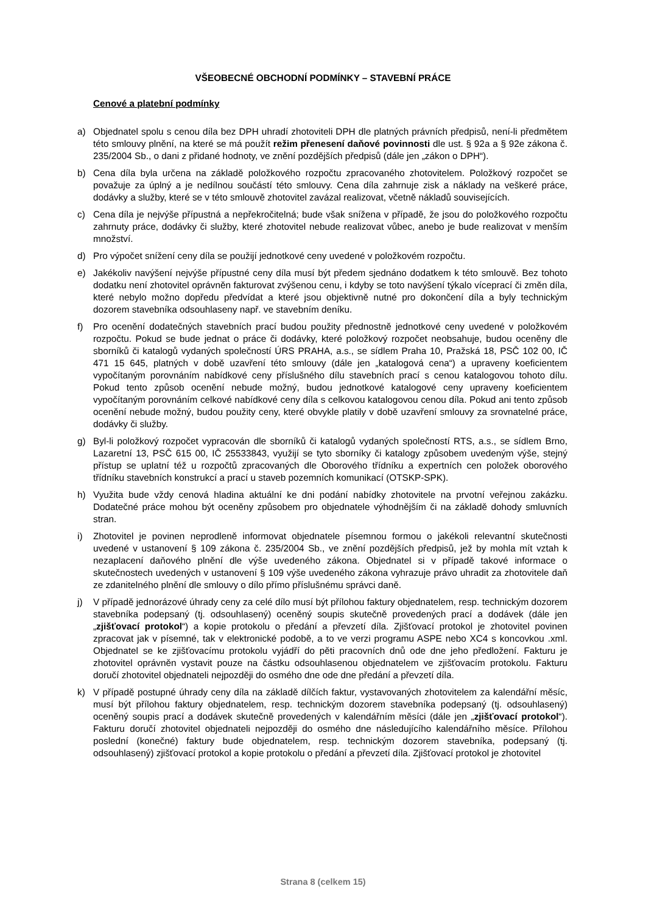VŠEOBECNÉ OBCHODNÍ PODMÍNKY – STAVEBNÍ PRÁCE
Cenové a platební podmínky
a) Objednatel spolu s cenou díla bez DPH uhradí zhotoviteli DPH dle platných právních předpisů, není-li předmětem této smlouvy plnění, na které se má použít režim přenesení daňové povinnosti dle ust. § 92a a § 92e zákona č. 235/2004 Sb., o dani z přidané hodnoty, ve znění pozdějších předpisů (dále jen „zákon o DPH“).
b) Cena díla byla určena na základě položkového rozpočtu zpracovaného zhotovitelem. Položkový rozpočet se považuje za úplný a je nedílnou součástí této smlouvy. Cena díla zahrnuje zisk a náklady na veškeré práce, dodávky a služby, které se v této smlouvě zhotovitel zavázal realizovat, včetně nákladů souvisejících.
c) Cena díla je nejvýše přípustná a nepřekročitelná; bude však snížena v případě, že jsou do položkového rozpočtu zahrnuty práce, dodávky či služby, které zhotovitel nebude realizovat vůbec, anebo je bude realizovat v menším množství.
d) Pro výpočet snížení ceny díla se použijí jednotkové ceny uvedené v položkovém rozpočtu.
e) Jakékoliv navýšení nejvýše přípustné ceny díla musí být předem sjednáno dodatkem k této smlouvě. Bez tohoto dodatku není zhotovitel oprávněn fakturovat zvýšenou cenu, i kdyby se toto navýšení týkalo víceprací či změn díla, které nebylo možno dopředu předvídat a které jsou objektivně nutné pro dokončení díla a byly technickým dozorem stavebníka odsouhlaseny např. ve stavebním deníku.
f) Pro ocenění dodatečných stavebních prací budou použity přednostně jednotkové ceny uvedené v položkovém rozpočtu. Pokud se bude jednat o práce či dodávky, které položkový rozpočet neobsahuje, budou oceněny dle sborníků či katalogů vydaných společností ÚRS PRAHA, a.s., se sídlem Praha 10, Pražská 18, PSČ 102 00, IČ 471 15 645, platných v době uzavření této smlouvy (dále jen „katalogová cena“) a upraveny koeficientem vypočítaným porovnáním nabídkové ceny příslušného dílu stavebních prací s cenou katalogovou tohoto dílu. Pokud tento způsob ocenění nebude možný, budou jednotkové katalogové ceny upraveny koeficientem vypočítaným porovnáním celkové nabídkové ceny díla s celkovou katalogovou cenou díla. Pokud ani tento způsob ocenění nebude možný, budou použity ceny, které obvykle platily v době uzavření smlouvy za srovnatelné práce, dodávky či služby.
g) Byl-li položkový rozpočet vypracován dle sborníků či katalogů vydaných společností RTS, a.s., se sídlem Brno, Lazaretní 13, PSČ 615 00, IČ 25533843, využijí se tyto sborníky či katalogy způsobem uvedeným výše, stejný přístup se uplatní též u rozpočtů zpracovaných dle Oborového třídníku a expertních cen položek oborového třídníku stavebních konstrukcí a prací u staveb pozemních komunikací (OTSKP-SPK).
h) Využita bude vždy cenová hladina aktuální ke dni podání nabídky zhotovitele na prvotní veřejnou zakázku. Dodatečné práce mohou být oceněny způsobem pro objednatele výhodnějším či na základě dohody smluvních stran.
i) Zhotovitel je povinen neprodleně informovat objednatele písemnou formou o jakékoli relevantní skutečnosti uvedené v ustanovení § 109 zákona č. 235/2004 Sb., ve znění pozdějších předpisů, jež by mohla mít vztah k nezaplacení daňového plnění dle výše uvedeného zákona. Objednatel si v případě takové informace o skutečnostech uvedených v ustanovení § 109 výše uvedeného zákona vyhrazuje právo uhradit za zhotovitele daň ze zdanitelného plnění dle smlouvy o dílo přímo příslušnému správci daně.
j) V případě jednorázové úhrady ceny za celé dílo musí být přílohou faktury objednatelem, resp. technickým dozorem stavebníka podepsaný (tj. odsouhlasený) oceněný soupis skutečně provedených prací a dodávek (dále jen „zjišťovací protokol“) a kopie protokolu o předání a převzetí díla. Zjišťovací protokol je zhotovitel povinen zpracovat jak v písemné, tak v elektronické podobě, a to ve verzi programu ASPE nebo XC4 s koncovkou .xml. Objednatel se ke zjišťovacímu protokolu vyjádří do pěti pracovních dnů ode dne jeho předložení. Fakturu je zhotovitel oprávněn vystavit pouze na částku odsouhlasenou objednatelem ve zjišťovacím protokolu. Fakturu doručí zhotovitel objednateli nejpozději do osmého dne ode dne předání a převzetí díla.
k) V případě postupné úhrady ceny díla na základě dílčích faktur, vystavovaných zhotovitelem za kalendářní měsíc, musí být přílohou faktury objednatelem, resp. technickým dozorem stavebníka podepsaný (tj. odsouhlasený) oceněný soupis prací a dodávek skutečně provedených v kalendářním měsíci (dále jen „zjišťovací protokol“). Fakturu doručí zhotovitel objednateli nejpozději do osmého dne následujícího kalendářního měsíce. Přílohou poslední (konečné) faktury bude objednatelem, resp. technickým dozorem stavebníka, podepsaný (tj. odsouhlasený) zjišťovací protokol a kopie protokolu o předání a převzetí díla. Zjišťovací protokol je zhotovitel
Strana 8 (celkem 15)